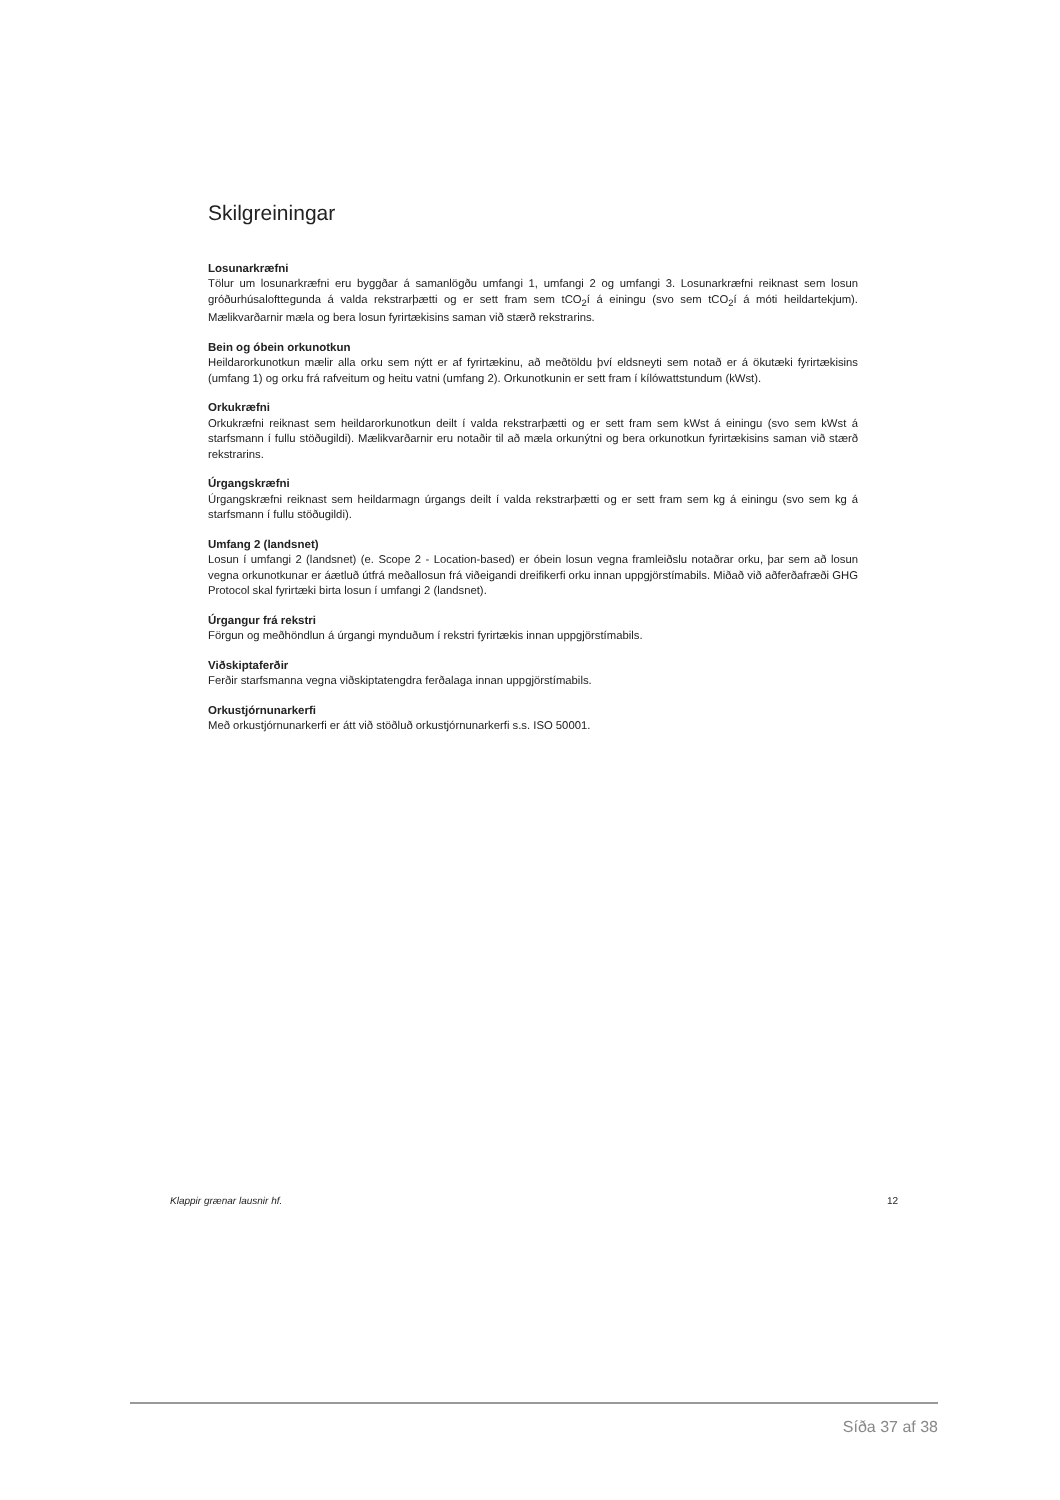Skilgreiningar
Losunarkræfni
Tölur um losunarkræfni eru byggðar á samanlögðu umfangi 1, umfangi 2 og umfangi 3. Losunarkræfni reiknast sem losun gróðurhúsalofttegunda á valda rekstrarþætti og er sett fram sem tCO<sub>2</sub>í á einingu (svo sem tCO<sub>2</sub>í á móti heildartekjum). Mælikvarðarnir mæla og bera losun fyrirtækisins saman við stærð rekstrarins.
Bein og óbein orkunotkun
Heildarorkunotkun mælir alla orku sem nýtt er af fyrirtækinu, að meðtöldu því eldsneyti sem notað er á ökutæki fyrirtækisins (umfang 1) og orku frá rafveitum og heitu vatni (umfang 2). Orkunotkunin er sett fram í kílówattstundum (kWst).
Orkukræfni
Orkukræfni reiknast sem heildarorkunotkun deilt í valda rekstrarþætti og er sett fram sem kWst á einingu (svo sem kWst á starfsmann í fullu stöðugildi). Mælikvarðarnir eru notaðir til að mæla orkunýtni og bera orkunotkun fyrirtækisins saman við stærð rekstrarins.
Úrgangskræfni
Úrgangskræfni reiknast sem heildarmagn úrgangs deilt í valda rekstrarþætti og er sett fram sem kg á einingu (svo sem kg á starfsmann í fullu stöðugildi).
Umfang 2 (landsnet)
Losun í umfangi 2 (landsnet) (e. Scope 2 - Location-based) er óbein losun vegna framleiðslu notaðrar orku, þar sem að losun vegna orkunotkunar er áætluð útfrá meðallosun frá viðeigandi dreifikerfi orku innan uppgjörstímabils. Miðað við aðferðafræði GHG Protocol skal fyrirtæki birta losun í umfangi 2 (landsnet).
Úrgangur frá rekstri
Förgun og meðhöndlun á úrgangi mynduðum í rekstri fyrirtækis innan uppgjörstímabils.
Viðskiptaferðir
Ferðir starfsmanna vegna viðskiptatengdra ferðalaga innan uppgjörstímabils.
Orkustjórnunarkerfi
Með orkustjórnunarkerfi er átt við stöðluð orkustjórnunarkerfi s.s. ISO 50001.
Klappir grænar lausnir hf. 12
Síða 37 af 38